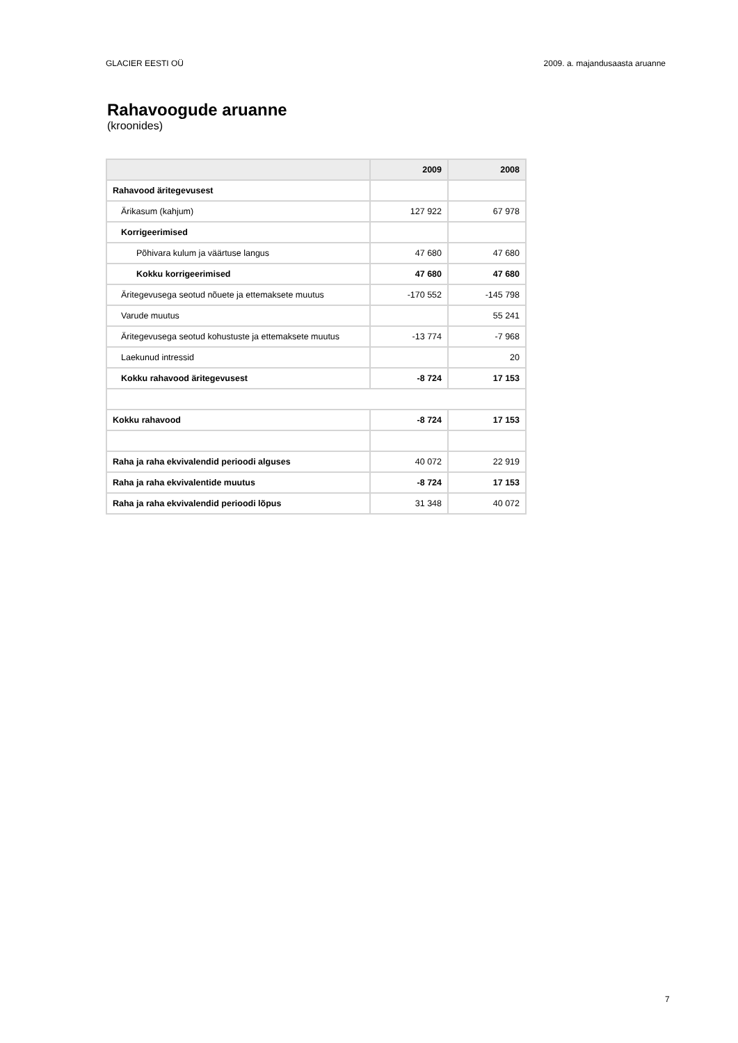GLACIER EESTI OÜ 2009. a. majandusaasta aruanne
Rahavoogude aruanne
(kroonides)
| | 2009 | 2008 |
| --- | --- | --- |
| Rahavood äritegevusest | | |
| Ärikasum (kahjum) | 127 922 | 67 978 |
| Korrigeerimised | | |
| Põhivara kulum ja väärtuse langus | 47 680 | 47 680 |
| Kokku korrigeerimised | 47 680 | 47 680 |
| Äritegevusega seotud nõuete ja ettemaksete muutus | -170 552 | -145 798 |
| Varude muutus | | 55 241 |
| Äritegevusega seotud kohustuste ja ettemaksete muutus | -13 774 | -7 968 |
| Laekunud intressid | | 20 |
| Kokku rahavood äritegevusest | -8 724 | 17 153 |
| Kokku rahavood | -8 724 | 17 153 |
| Raha ja raha ekvivalendid perioodi alguses | 40 072 | 22 919 |
| Raha ja raha ekvivalentide muutus | -8 724 | 17 153 |
| Raha ja raha ekvivalendid perioodi lõpus | 31 348 | 40 072 |
7